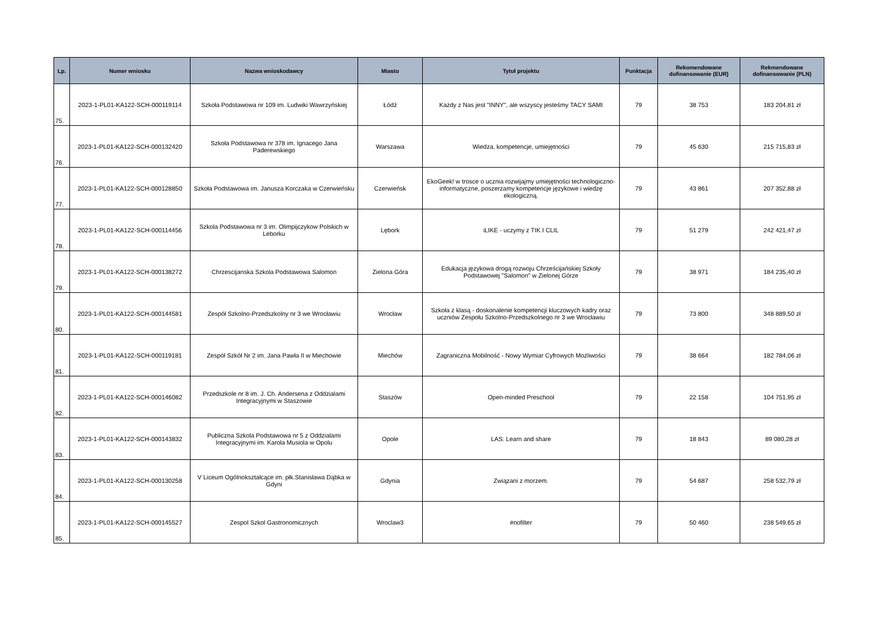| Lp. | Numer wniosku | Nazwa wnioskodawcy | Miasto | Tytuł projektu | Punktacja | Rekomendowane dofinansowanie (EUR) | Rekmendowane dofinansowanie (PLN) |
| --- | --- | --- | --- | --- | --- | --- | --- |
| 75. | 2023-1-PL01-KA122-SCH-000119114 | Szkoła Podstawowa nr 109 im. Ludwiki Wawrzyńskiej | Łódź | Każdy z Nas jest "INNY", ale wszyscy jesteśmy TACY SAMI | 79 | 38 753 | 183 204,81 zł |
| 76. | 2023-1-PL01-KA122-SCH-000132420 | Szkoła Podstawowa nr 378 im. Ignacego Jana Paderewskiego | Warszawa | Wiedza, kompetencje, umiejętności | 79 | 45 630 | 215 715,83 zł |
| 77. | 2023-1-PL01-KA122-SCH-000128850 | Szkoła Podstawowa im. Janusza Korczaka w Czerwieńsku | Czerwieńsk | EkoGeek! w trosce o ucznia rozwijajmy umiejętności technologiczno-informatyczne, poszerzamy kompetencje językowe i wiedzę ekologiczną. | 79 | 43 861 | 207 352,88 zł |
| 78. | 2023-1-PL01-KA122-SCH-000114456 | Szkola Podstawowa nr 3 im. Olimpijczykow Polskich w Leborku | Lębork | iLIKE - uczymy z TIK I CLIL | 79 | 51 279 | 242 421,47 zł |
| 79. | 2023-1-PL01-KA122-SCH-000138272 | Chrzescijanska Szkola Podstawowa Salomon | Zielona Góra | Edukacja językowa drogą rozwoju Chrześcijańskiej Szkoły Podstawowej "Salomon" w Zielonej Górze | 79 | 38 971 | 184 235,40 zł |
| 80. | 2023-1-PL01-KA122-SCH-000144581 | Zespół Szkolno-Przedszkolny nr 3 we Wrocławiu | Wrocław | Szkoła z klasą - doskonalenie kompetencji kluczowych kadry oraz uczniów Zespołu Szkolno-Przedszkolnego nr 3 we Wrocławiu | 79 | 73 800 | 348 889,50 zł |
| 81. | 2023-1-PL01-KA122-SCH-000119181 | Zespół Szkół Nr 2 im. Jana Pawła II w Miechowie | Miechów | Zagraniczna Mobilność - Nowy Wymiar Cyfrowych Możliwości | 79 | 38 664 | 182 784,06 zł |
| 82. | 2023-1-PL01-KA122-SCH-000146082 | Przedszkole nr 8 im. J. Ch. Andersena z Oddzialami Integracyjnymi w Staszowie | Staszów | Open-minded Preschool | 79 | 22 158 | 104 751,95 zł |
| 83. | 2023-1-PL01-KA122-SCH-000143832 | Publiczna Szkola Podstawowa nr 5 z Oddzialami Integracyjnymi im. Karola Musiola w Opolu | Opole | LAS: Learn and share | 79 | 18 843 | 89 080,28 zł |
| 84. | 2023-1-PL01-KA122-SCH-000130258 | V Liceum Ogólnokształcące im. płk.Stanisława Dąbka w Gdyni | Gdynia | Związani z morzem. | 79 | 54 687 | 258 532,79 zł |
| 85. | 2023-1-PL01-KA122-SCH-000145527 | Zespol Szkol Gastronomicznych | Wroclaw3 | #nofilter | 79 | 50 460 | 238 549,65 zł |